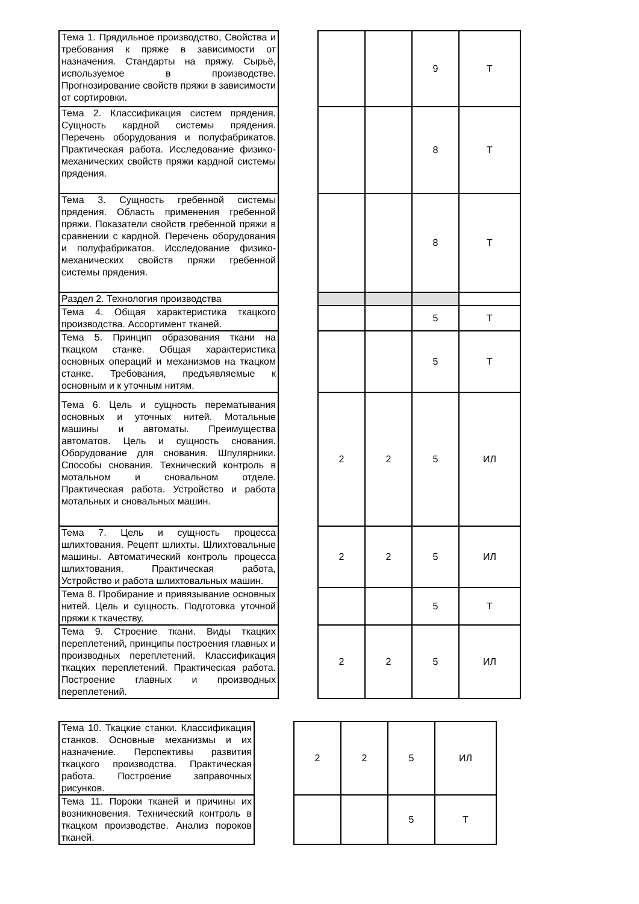| Тема 1. Прядильное производство, Свойства и требования к пряже в зависимости от назначения. Стандарты на пряжу. Сырьё, используемое в производстве. Прогнозирование свойств пряжи в зависимости от сортировки. | | | | 9 | Т |
| Тема 2. Классификация систем прядения. Сущность кардной системы прядения. Перечень оборудования и полуфабрикатов. Практическая работа. Исследование физико-механических свойств пряжи кардной системы прядения. | | | | 8 | Т |
| Тема 3. Сущность гребенной системы прядения. Область применения гребенной пряжи. Показатели свойств гребенной пряжи в сравнении с кардной. Перечень оборудования и полуфабрикатов. Исследование физико-механических свойств пряжи гребенной системы прядения. | | | | 8 | Т |
| Раздел 2. Технология производства | | | | | |
| Тема 4. Общая характеристика ткацкого производства. Ассортимент тканей. | | | | 5 | Т |
| Тема 5. Принцип образования ткани на ткацком станке. Общая характеристика основных операций и механизмов на ткацком станке. Требования, предъявляемые к основным и к уточным нитям. | | | | 5 | Т |
| Тема 6. Цель и сущность перематывания основных и уточных нитей. Мотальные машины и автоматы. Преимущества автоматов. Цель и сущность снования. Оборудование для снования. Шпулярники. Способы снования. Технический контроль в мотальном и сновальном отделе. Практическая работа. Устройство и работа мотальных и сновальных машин. | | 2 | 2 | 5 | ИЛ |
| Тема 7. Цель и сущность процесса шлихтования. Рецепт шлихты. Шлихтовальные машины. Автоматический контроль процесса шлихтования. Практическая работа, Устройство и работа шлихтовальных машин. | | 2 | 2 | 5 | ИЛ |
| Тема 8. Пробирание и привязывание основных нитей. Цель и сущность. Подготовка уточной пряжи к ткачеству. | | | | 5 | Т |
| Тема 9. Строение ткани. Виды ткацких переплетений, принципы построения главных и производных переплетений. Классификация ткацких переплетений. Практическая работа. Построение главных и производных переплетений. | | 2 | 2 | 5 | ИЛ |
| Тема 10. Ткацкие станки. Классификация станков. Основные механизмы и их назначение. Перспективы развития ткацкого производства. Практическая работа. Построение заправочных рисунков. | | 2 | 2 | 5 | ИЛ |
| Тема 11. Пороки тканей и причины их возникновения. Технический контроль в ткацком производстве. Анализ пороков тканей. | | | | 5 | Т |